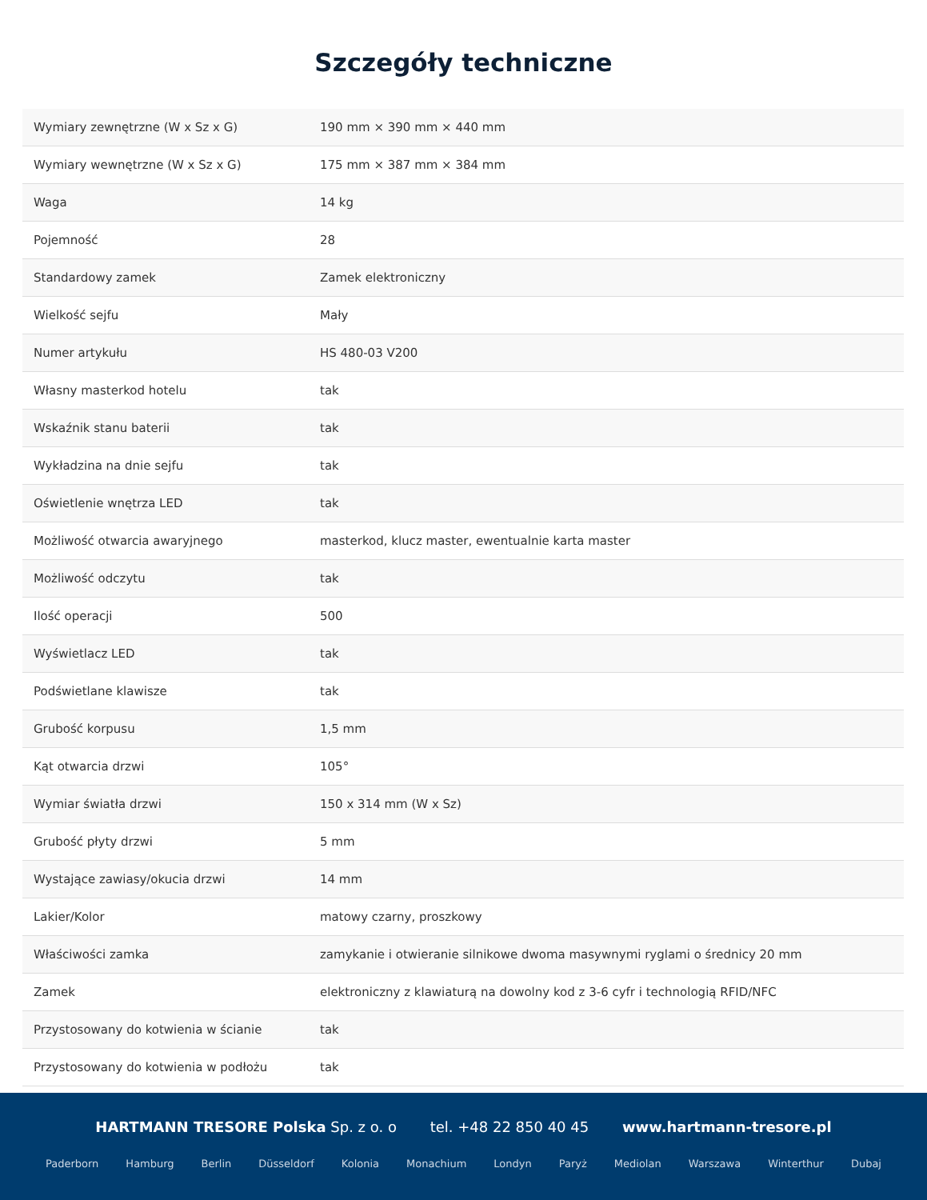Szczegóły techniczne
| Wymiary zewnętrzne (W x Sz x G) | 190 mm × 390 mm × 440 mm |
| Wymiary wewnętrzne (W x Sz x G) | 175 mm × 387 mm × 384 mm |
| Waga | 14 kg |
| Pojemność | 28 |
| Standardowy zamek | Zamek elektroniczny |
| Wielkość sejfu | Mały |
| Numer artykułu | HS 480-03 V200 |
| Własny masterkod hotelu | tak |
| Wskaźnik stanu baterii | tak |
| Wykładzina na dnie sejfu | tak |
| Oświetlenie wnętrza LED | tak |
| Możliwość otwarcia awaryjnego | masterkod, klucz master, ewentualnie karta master |
| Możliwość odczytu | tak |
| Ilość operacji | 500 |
| Wyświetlacz LED | tak |
| Podświetlane klawisze | tak |
| Grubość korpusu | 1,5 mm |
| Kąt otwarcia drzwi | 105° |
| Wymiar światła drzwi | 150 x 314 mm (W x Sz) |
| Grubość płyty drzwi | 5 mm |
| Wystające zawiasy/okucia drzwi | 14 mm |
| Lakier/Kolor | matowy czarny, proszkowy |
| Właściwości zamka | zamykanie i otwieranie silnikowe dwoma masywnymi ryglami o średnicy 20 mm |
| Zamek | elektroniczny z klawiaturą na dowolny kod z 3-6 cyfr i technologią RFID/NFC |
| Przystosowany do kotwienia w ścianie | tak |
| Przystosowany do kotwienia w podłożu | tak |
HARTMANN TRESORE Polska Sp. z o. o tel. +48 22 850 40 45 www.hartmann-tresore.pl
Paderborn Hamburg Berlin Düsseldorf Kolonia Monachium Londyn Paryż Mediolan Warszawa Winterthur Dubaj